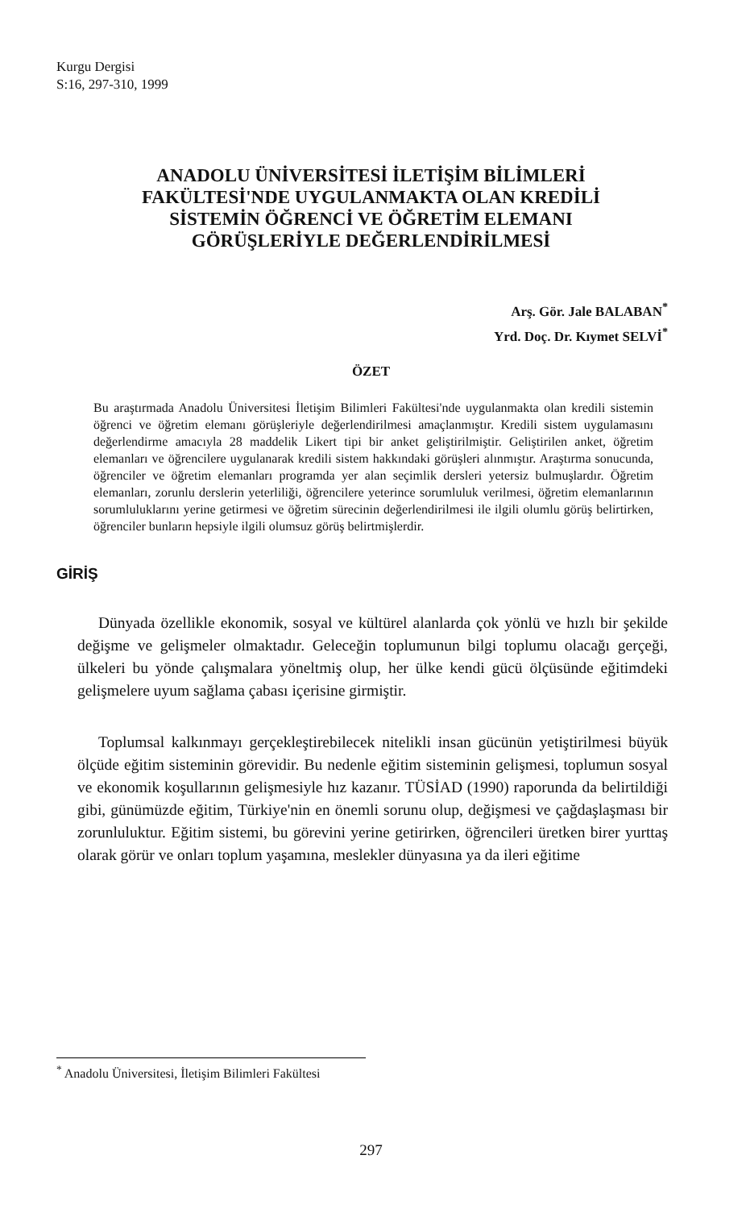Kurgu Dergisi
S:16, 297-310, 1999
ANADOLU ÜNİVERSİTESİ İLETİŞİM BİLİMLERİ
FAKÜLTESİ'NDE UYGULANMAKTA OLAN KREDİLİ
SİSTEMİN ÖĞRENCİ VE ÖĞRETİM ELEMANI
GÖRÜŞLERİYLE DEĞERLENDİRİLMESİ
Arş. Gör. Jale BALABAN<sup>*</sup>
Yrd. Doç. Dr. Kıymet SELVİ<sup>*</sup>
ÖZET
Bu araştırmada Anadolu Üniversitesi İletişim Bilimleri Fakültesi'nde uygulanmakta olan kredili sistemin öğrenci ve öğretim elemanı görüşleriyle değerlendirilmesi amaçlanmıştır. Kredili sistem uygulamasını değerlendirme amacıyla 28 maddelik Likert tipi bir anket geliştirilmiştir. Geliştirilen anket, öğretim elemanları ve öğrencilere uygulanarak kredili sistem hakkındaki görüşleri alınmıştır. Araştırma sonucunda, öğrenciler ve öğretim elemanları programda yer alan seçimlik dersleri yetersiz bulmuşlardır. Öğretim elemanları, zorunlu derslerin yeterliliği, öğrencilere yeterince sorumluluk verilmesi, öğretim elemanlarının sorumluluklarını yerine getirmesi ve öğretim sürecinin değerlendirilmesi ile ilgili olumlu görüş belirtirken, öğrenciler bunların hepsiyle ilgili olumsuz görüş belirtmişlerdir.
GİRİŞ
Dünyada özellikle ekonomik, sosyal ve kültürel alanlarda çok yönlü ve hızlı bir şekilde değişme ve gelişmeler olmaktadır. Geleceğin toplumunun bilgi toplumu olacağı gerçeği, ülkeleri bu yönde çalışmalara yöneltmiş olup, her ülke kendi gücü ölçüsünde eğitimdeki gelişmelere uyum sağlama çabası içerisine girmiştir.
Toplumsal kalkınmayı gerçekleştirebilecek nitelikli insan gücünün yetiştirilmesi büyük ölçüde eğitim sisteminin görevidir. Bu nedenle eğitim sisteminin gelişmesi, toplumun sosyal ve ekonomik koşullarının gelişmesiyle hız kazanır. TÜSİAD (1990) raporunda da belirtildiği gibi, günümüzde eğitim, Türkiye'nin en önemli sorunu olup, değişmesi ve çağdaşlaşması bir zorunluluktur. Eğitim sistemi, bu görevini yerine getirirken, öğrencileri üretken birer yurttaş olarak görür ve onları toplum yaşamına, meslekler dünyasına ya da ileri eğitime
<sup>*</sup> Anadolu Üniversitesi, İletişim Bilimleri Fakültesi
297